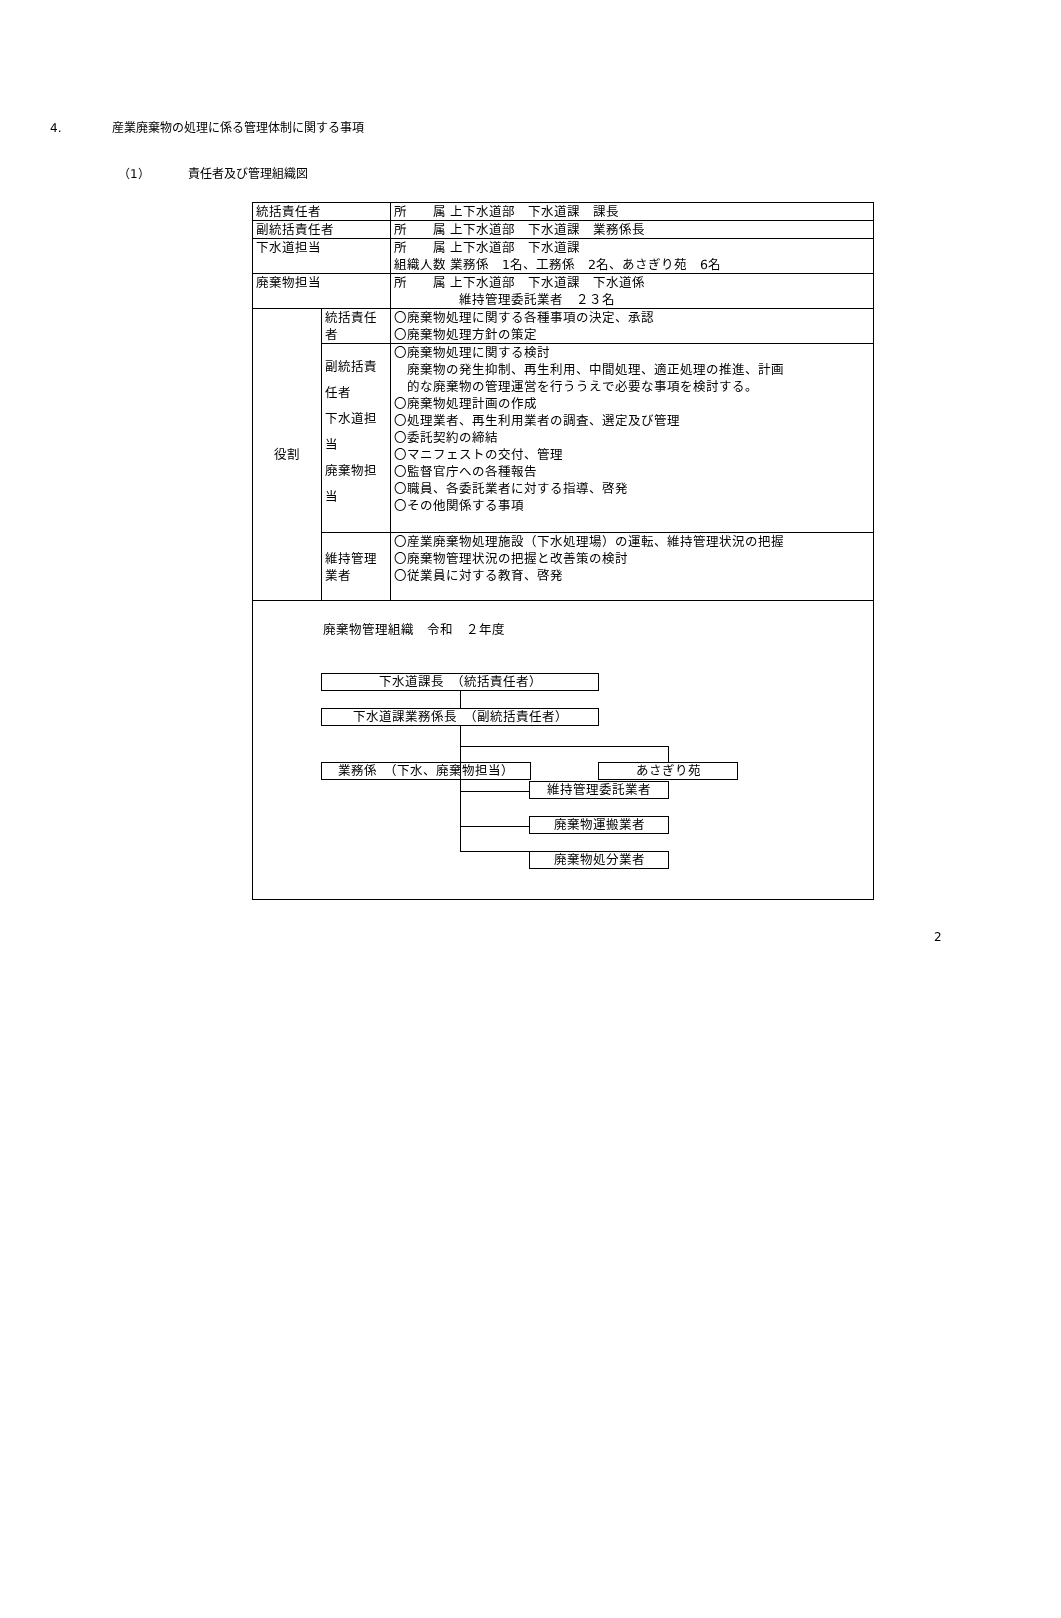4. 産業廃棄物の処理に係る管理体制に関する事項
（1） 責任者及び管理組織図
| 統括責任者 | | 所 属 上下水道部 下水道課 課長 |
| 副統括責任者 | | 所 属 上下水道部 下水道課 業務係長 |
| 下水道担当 | | 所 属 上下水道部 下水道課 組織人数 業務係 1名、工務係 2名、あさぎり苑 6名 |
| 廃棄物担当 | | 所 属 上下水道部 下水道課 下水道係 維持管理委託業者 ２３名 |
| 役割 | 統括責任者 | 〇廃棄物処理に関する各種事項の決定、承認 〇廃棄物処理方針の策定 |
| | 副統括責任者 下水道担当 廃棄物担当 | 〇廃棄物処理に関する検討 廃棄物の発生抑制、再生利用、中間処理、適正処理の推進、計画 的な廃棄物の管理運営を行ううえで必要な事項を検討する。 〇廃棄物処理計画の作成 〇処理業者、再生利用業者の調査、選定及び管理 〇委託契約の締結 〇マニフェストの交付、管理 〇監督官庁への各種報告 〇職員、各委託業者に対する指導、啓発 〇その他関係する事項 |
| | 維持管理業者 | 〇産業廃棄物処理施設（下水処理場）の運転、維持管理状況の把握 〇廃棄物管理状況の把握と改善策の検討 〇従業員に対する教育、啓発 |
| 廃棄物管理組織 令和 ２年度 下水道課長 （統括責任者） 下水道課業務係長 （副統括責任者） 業務係 （下水、廃棄物担当） あさぎり苑 維持管理委託業者 廃棄物運搬業者 廃棄物処分業者 | | |
2